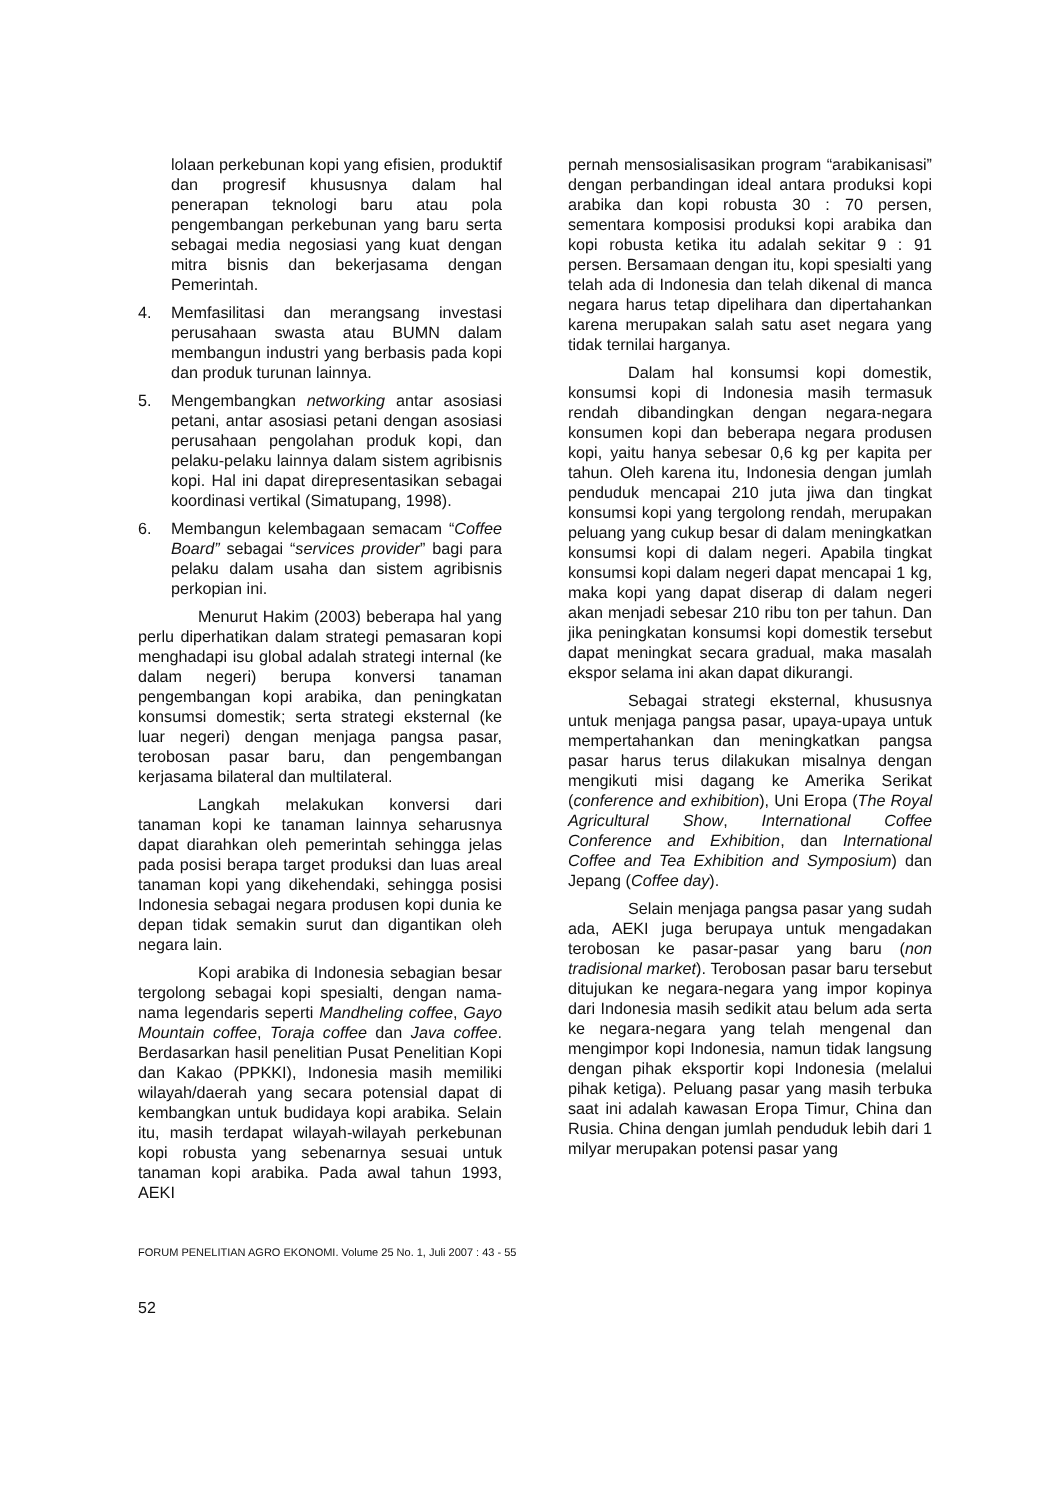lolaan perkebunan kopi yang efisien, produktif dan progresif khususnya dalam hal penerapan teknologi baru atau pola pengembangan perkebunan yang baru serta sebagai media negosiasi yang kuat dengan mitra bisnis dan bekerjasama dengan Pemerintah.
4. Memfasilitasi dan merangsang investasi perusahaan swasta atau BUMN dalam membangun industri yang berbasis pada kopi dan produk turunan lainnya.
5. Mengembangkan networking antar asosiasi petani, antar asosiasi petani dengan asosiasi perusahaan pengolahan produk kopi, dan pelaku-pelaku lainnya dalam sistem agribisnis kopi. Hal ini dapat direpresentasikan sebagai koordinasi vertikal (Simatupang, 1998).
6. Membangun kelembagaan semacam “Coffee Board” sebagai “services provider” bagi para pelaku dalam usaha dan sistem agribisnis perkopian ini.
Menurut Hakim (2003) beberapa hal yang perlu diperhatikan dalam strategi pemasaran kopi menghadapi isu global adalah strategi internal (ke dalam negeri) berupa konversi tanaman pengembangan kopi arabika, dan peningkatan konsumsi domestik; serta strategi eksternal (ke luar negeri) dengan menjaga pangsa pasar, terobosan pasar baru, dan pengembangan kerjasama bilateral dan multilateral.
Langkah melakukan konversi dari tanaman kopi ke tanaman lainnya seharusnya dapat diarahkan oleh pemerintah sehingga jelas pada posisi berapa target produksi dan luas areal tanaman kopi yang dikehendaki, sehingga posisi Indonesia sebagai negara produsen kopi dunia ke depan tidak semakin surut dan digantikan oleh negara lain.
Kopi arabika di Indonesia sebagian besar tergolong sebagai kopi spesialti, dengan nama-nama legendaris seperti Mandheling coffee, Gayo Mountain coffee, Toraja coffee dan Java coffee. Berdasarkan hasil penelitian Pusat Penelitian Kopi dan Kakao (PPKKI), Indonesia masih memiliki wilayah/daerah yang secara potensial dapat di kembangkan untuk budidaya kopi arabika. Selain itu, masih terdapat wilayah-wilayah perkebunan kopi robusta yang sebenarnya sesuai untuk tanaman kopi arabika. Pada awal tahun 1993, AEKI
pernah mensosialisasikan program “arabikanisasi” dengan perbandingan ideal antara produksi kopi arabika dan kopi robusta 30 : 70 persen, sementara komposisi produksi kopi arabika dan kopi robusta ketika itu adalah sekitar 9 : 91 persen. Bersamaan dengan itu, kopi spesialti yang telah ada di Indonesia dan telah dikenal di manca negara harus tetap dipelihara dan dipertahankan karena merupakan salah satu aset negara yang tidak ternilai harganya.
Dalam hal konsumsi kopi domestik, konsumsi kopi di Indonesia masih termasuk rendah dibandingkan dengan negara-negara konsumen kopi dan beberapa negara produsen kopi, yaitu hanya sebesar 0,6 kg per kapita per tahun. Oleh karena itu, Indonesia dengan jumlah penduduk mencapai 210 juta jiwa dan tingkat konsumsi kopi yang tergolong rendah, merupakan peluang yang cukup besar di dalam meningkatkan konsumsi kopi di dalam negeri. Apabila tingkat konsumsi kopi dalam negeri dapat mencapai 1 kg, maka kopi yang dapat diserap di dalam negeri akan menjadi sebesar 210 ribu ton per tahun. Dan jika peningkatan konsumsi kopi domestik tersebut dapat meningkat secara gradual, maka masalah ekspor selama ini akan dapat dikurangi.
Sebagai strategi eksternal, khususnya untuk menjaga pangsa pasar, upaya-upaya untuk mempertahankan dan meningkatkan pangsa pasar harus terus dilakukan misalnya dengan mengikuti misi dagang ke Amerika Serikat (conference and exhibition), Uni Eropa (The Royal Agricultural Show, International Coffee Conference and Exhibition, dan International Coffee and Tea Exhibition and Symposium) dan Jepang (Coffee day).
Selain menjaga pangsa pasar yang sudah ada, AEKI juga berupaya untuk mengadakan terobosan ke pasar-pasar yang baru (non tradisional market). Terobosan pasar baru tersebut ditujukan ke negara-negara yang impor kopinya dari Indonesia masih sedikit atau belum ada serta ke negara-negara yang telah mengenal dan mengimpor kopi Indonesia, namun tidak langsung dengan pihak eksportir kopi Indonesia (melalui pihak ketiga). Peluang pasar yang masih terbuka saat ini adalah kawasan Eropa Timur, China dan Rusia. China dengan jumlah penduduk lebih dari 1 milyar merupakan potensi pasar yang
FORUM PENELITIAN AGRO EKONOMI. Volume 25 No. 1, Juli 2007 : 43 - 55
52